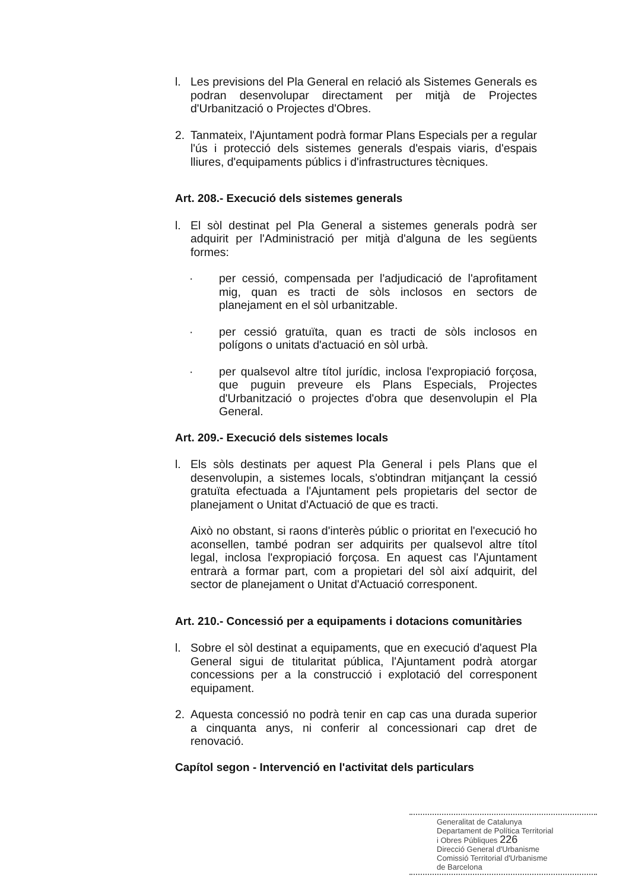l. Les previsions del Pla General en relació als Sistemes Generals es podran desenvolupar directament per mitjà de Projectes d'Urbanització o Projectes d'Obres.
2. Tanmateix, l'Ajuntament podrà formar Plans Especials per a regular l'ús i protecció dels sistemes generals d'espais viaris, d'espais lliures, d'equipaments públics i d'infrastructures tècniques.
Art. 208.- Execució dels sistemes generals
l. El sòl destinat pel Pla General a sistemes generals podrà ser adquirit per l'Administració per mitjà d'alguna de les següents formes:
· per cessió, compensada per l'adjudicació de l'aprofitament mig, quan es tracti de sòls inclosos en sectors de planejament en el sòl urbanitzable.
· per cessió gratuïta, quan es tracti de sòls inclosos en polígons o unitats d'actuació en sòl urbà.
· per qualsevol altre títol jurídic, inclosa l'expropiació forçosa, que puguin preveure els Plans Especials, Projectes d'Urbanització o projectes d'obra que desenvolupin el Pla General.
Art. 209.- Execució dels sistemes locals
l. Els sòls destinats per aquest Pla General i pels Plans que el desenvolupin, a sistemes locals, s'obtindran mitjançant la cessió gratuïta efectuada a l'Ajuntament pels propietaris del sector de planejament o Unitat d'Actuació de que es tracti.
Això no obstant, si raons d'interès públic o prioritat en l'execució ho aconsellen, també podran ser adquirits per qualsevol altre títol legal, inclosa l'expropiació forçosa. En aquest cas l'Ajuntament entrarà a formar part, com a propietari del sòl així adquirit, del sector de planejament o Unitat d'Actuació corresponent.
Art. 210.- Concessió per a equipaments i dotacions comunitàries
l. Sobre el sòl destinat a equipaments, que en execució d'aquest Pla General sigui de titularitat pública, l'Ajuntament podrà atorgar concessions per a la construcció i explotació del corresponent equipament.
2. Aquesta concessió no podrà tenir en cap cas una durada superior a cinquanta anys, ni conferir al concessionari cap dret de renovació.
Capítol segon - Intervenció en l'activitat dels particulars
Generalitat de Catalunya
Departament de Política Territorial
i Obres Públiques 226
Direcció General d'Urbanisme
Comissió Territorial d'Urbanisme
de Barcelona